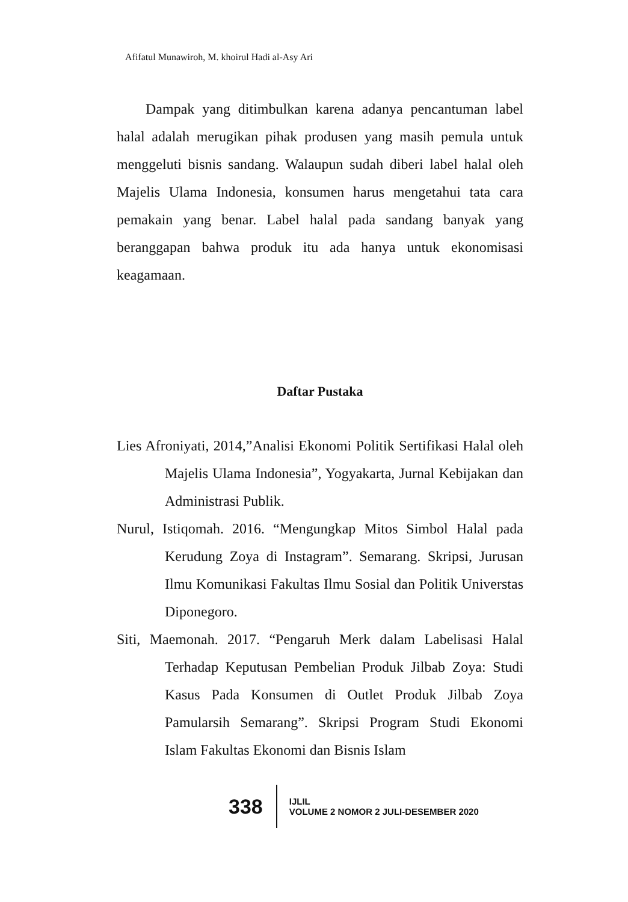Afifatul Munawiroh, M. khoirul Hadi al-Asy Ari
Dampak yang ditimbulkan karena adanya pencantuman label halal adalah merugikan pihak produsen yang masih pemula untuk menggeluti bisnis sandang. Walaupun sudah diberi label halal oleh Majelis Ulama Indonesia, konsumen harus mengetahui tata cara pemakain yang benar. Label halal pada sandang banyak yang beranggapan bahwa produk itu ada hanya untuk ekonomisasi keagamaan.
Daftar Pustaka
Lies Afroniyati, 2014,”Analisi Ekonomi Politik Sertifikasi Halal oleh Majelis Ulama Indonesia”, Yogyakarta, Jurnal Kebijakan dan Administrasi Publik.
Nurul, Istiqomah. 2016. “Mengungkap Mitos Simbol Halal pada Kerudung Zoya di Instagram”. Semarang. Skripsi, Jurusan Ilmu Komunikasi Fakultas Ilmu Sosial dan Politik Universtas Diponegoro.
Siti, Maemonah. 2017. “Pengaruh Merk dalam Labelisasi Halal Terhadap Keputusan Pembelian Produk Jilbab Zoya: Studi Kasus Pada Konsumen di Outlet Produk Jilbab Zoya Pamularsih Semarang”. Skripsi Program Studi Ekonomi Islam Fakultas Ekonomi dan Bisnis Islam
338
IJLIL
VOLUME 2 NOMOR 2 JULI-DESEMBER 2020